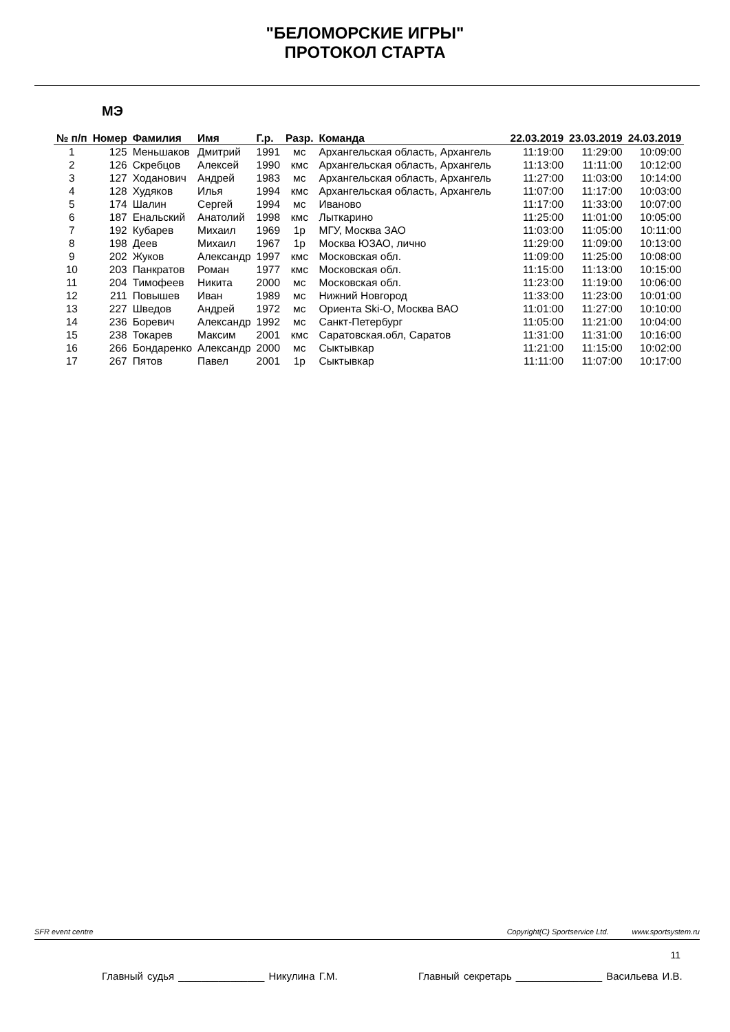"БЕЛОМОРСКИЕ ИГРЫ"
ПРОТОКОЛ СТАРТА
МЭ
| № п/п | Номер | Фамилия | Имя | Г.р. | Разр. | Команда | 22.03.2019 | 23.03.2019 | 24.03.2019 |
| --- | --- | --- | --- | --- | --- | --- | --- | --- | --- |
| 1 | 125 | Меньшаков | Дмитрий | 1991 | мс | Архангельская область, Архангель | 11:19:00 | 11:29:00 | 10:09:00 |
| 2 | 126 | Скребцов | Алексей | 1990 | кмс | Архангельская область, Архангель | 11:13:00 | 11:11:00 | 10:12:00 |
| 3 | 127 | Ходанович | Андрей | 1983 | мс | Архангельская область, Архангель | 11:27:00 | 11:03:00 | 10:14:00 |
| 4 | 128 | Худяков | Илья | 1994 | кмс | Архангельская область, Архангель | 11:07:00 | 11:17:00 | 10:03:00 |
| 5 | 174 | Шалин | Сергей | 1994 | мс | Иваново | 11:17:00 | 11:33:00 | 10:07:00 |
| 6 | 187 | Енальский | Анатолий | 1998 | кмс | Лыткарино | 11:25:00 | 11:01:00 | 10:05:00 |
| 7 | 192 | Кубарев | Михаил | 1969 | 1р | МГУ, Москва ЗАО | 11:03:00 | 11:05:00 | 10:11:00 |
| 8 | 198 | Деев | Михаил | 1967 | 1р | Москва ЮЗАО, лично | 11:29:00 | 11:09:00 | 10:13:00 |
| 9 | 202 | Жуков | Александр | 1997 | кмс | Московская обл. | 11:09:00 | 11:25:00 | 10:08:00 |
| 10 | 203 | Панкратов | Роман | 1977 | кмс | Московская обл. | 11:15:00 | 11:13:00 | 10:15:00 |
| 11 | 204 | Тимофеев | Никита | 2000 | мс | Московская обл. | 11:23:00 | 11:19:00 | 10:06:00 |
| 12 | 211 | Повышев | Иван | 1989 | мс | Нижний Новгород | 11:33:00 | 11:23:00 | 10:01:00 |
| 13 | 227 | Шведов | Андрей | 1972 | мс | Ориента Ski-O, Москва ВАО | 11:01:00 | 11:27:00 | 10:10:00 |
| 14 | 236 | Боревич | Александр | 1992 | мс | Санкт-Петербург | 11:05:00 | 11:21:00 | 10:04:00 |
| 15 | 238 | Токарев | Максим | 2001 | кмс | Саратовская.обл, Саратов | 11:31:00 | 11:31:00 | 10:16:00 |
| 16 | 266 | Бондаренко | Александр | 2000 | мс | Сыктывкар | 11:21:00 | 11:15:00 | 10:02:00 |
| 17 | 267 | Пятов | Павел | 2001 | 1р | Сыктывкар | 11:11:00 | 11:07:00 | 10:17:00 |
SFR event centre Copyright(C) Sportservice Ltd. www.sportsystem.ru
11
Главный судья _______________ Никулина Г.М. Главный секретарь _______________ Васильева И.В.